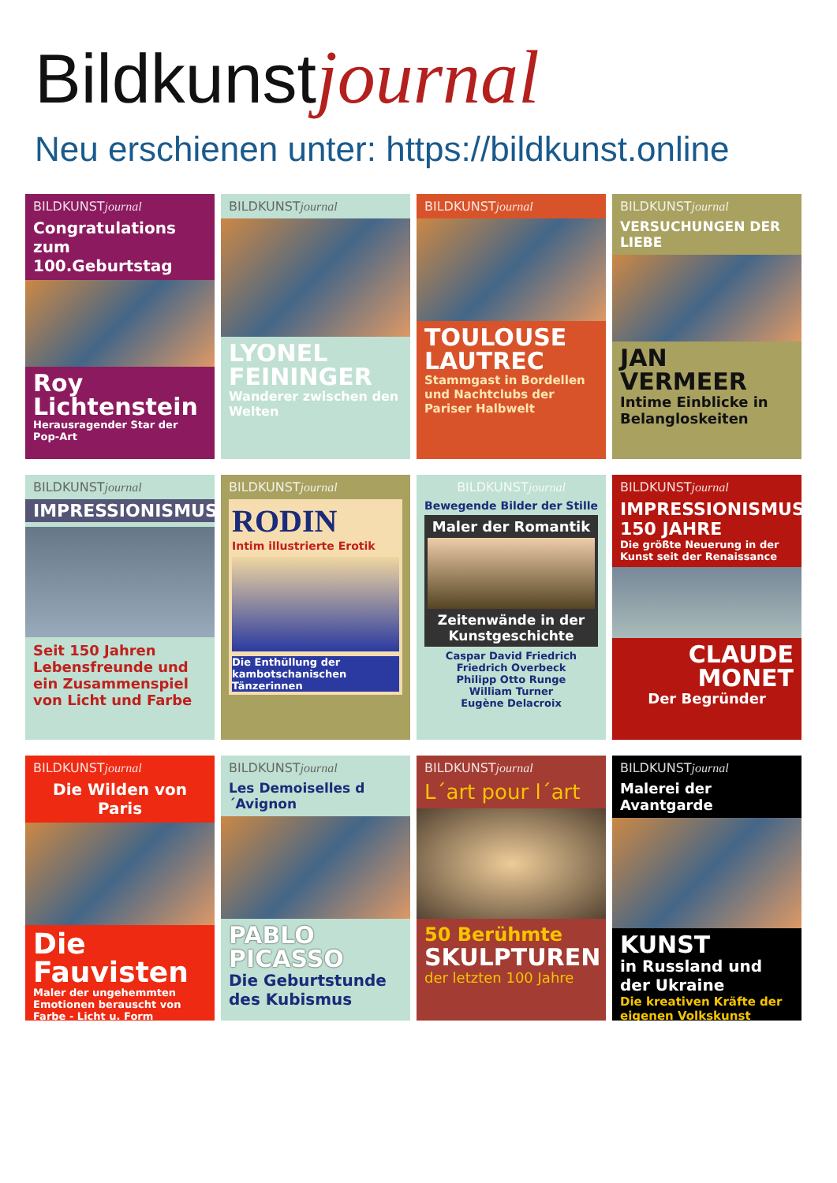Bildkunstjournal
Neu erschienen unter: https://bildkunst.online
BILDKUNSTjournal
Congratulations zum 100.Geburtstag
Roy Lichtenstein
Herausragender Star der Pop-Art
BILDKUNSTjournal
LYONEL FEININGER
Wanderer zwischen den Welten
BILDKUNSTjournal
TOULOUSE LAUTREC
Stammgast in Bordellen und Nachtclubs der Pariser Halbwelt
BILDKUNSTjournal
VERSUCHUNGEN DER LIEBE
JAN VERMEER
Intime Einblicke in Belangloskeiten
BILDKUNSTjournal
IMPRESSIONISMUS
Seit 150 Jahren Lebensfreunde und ein Zusammenspiel von Licht und Farbe
BILDKUNSTjournal
RODIN
Intim illustrierte Erotik
Die Enthüllung der kambotschanischen Tänzerinnen
BILDKUNSTjournal
Bewegende Bilder der Stille
Maler der Romantik
Zeitenwände in der Kunstgeschichte
Caspar David Friedrich
Friedrich Overbeck
Philipp Otto Runge
William Turner
Eugène Delacroix
BILDKUNSTjournal
IMPRESSIONISMUS 150 JAHRE
Die größte Neuerung in der Kunst seit der Renaissance
CLAUDE MONET
Der Begründer
BILDKUNSTjournal
Die Wilden von Paris
Die Fauvisten
Maler der ungehemmten Emotionen berauscht von Farbe - Licht u. Form
BILDKUNSTjournal
Les Demoiselles d´Avignon
PABLO PICASSO
Die Geburtstunde des Kubismus
BILDKUNSTjournal
L´art pour l´art
50 Berühmte
SKULPTUREN
der letzten 100 Jahre
BILDKUNSTjournal
Malerei der Avantgarde
KUNST
in Russland und der Ukraine
Die kreativen Kräfte der eigenen Volkskunst